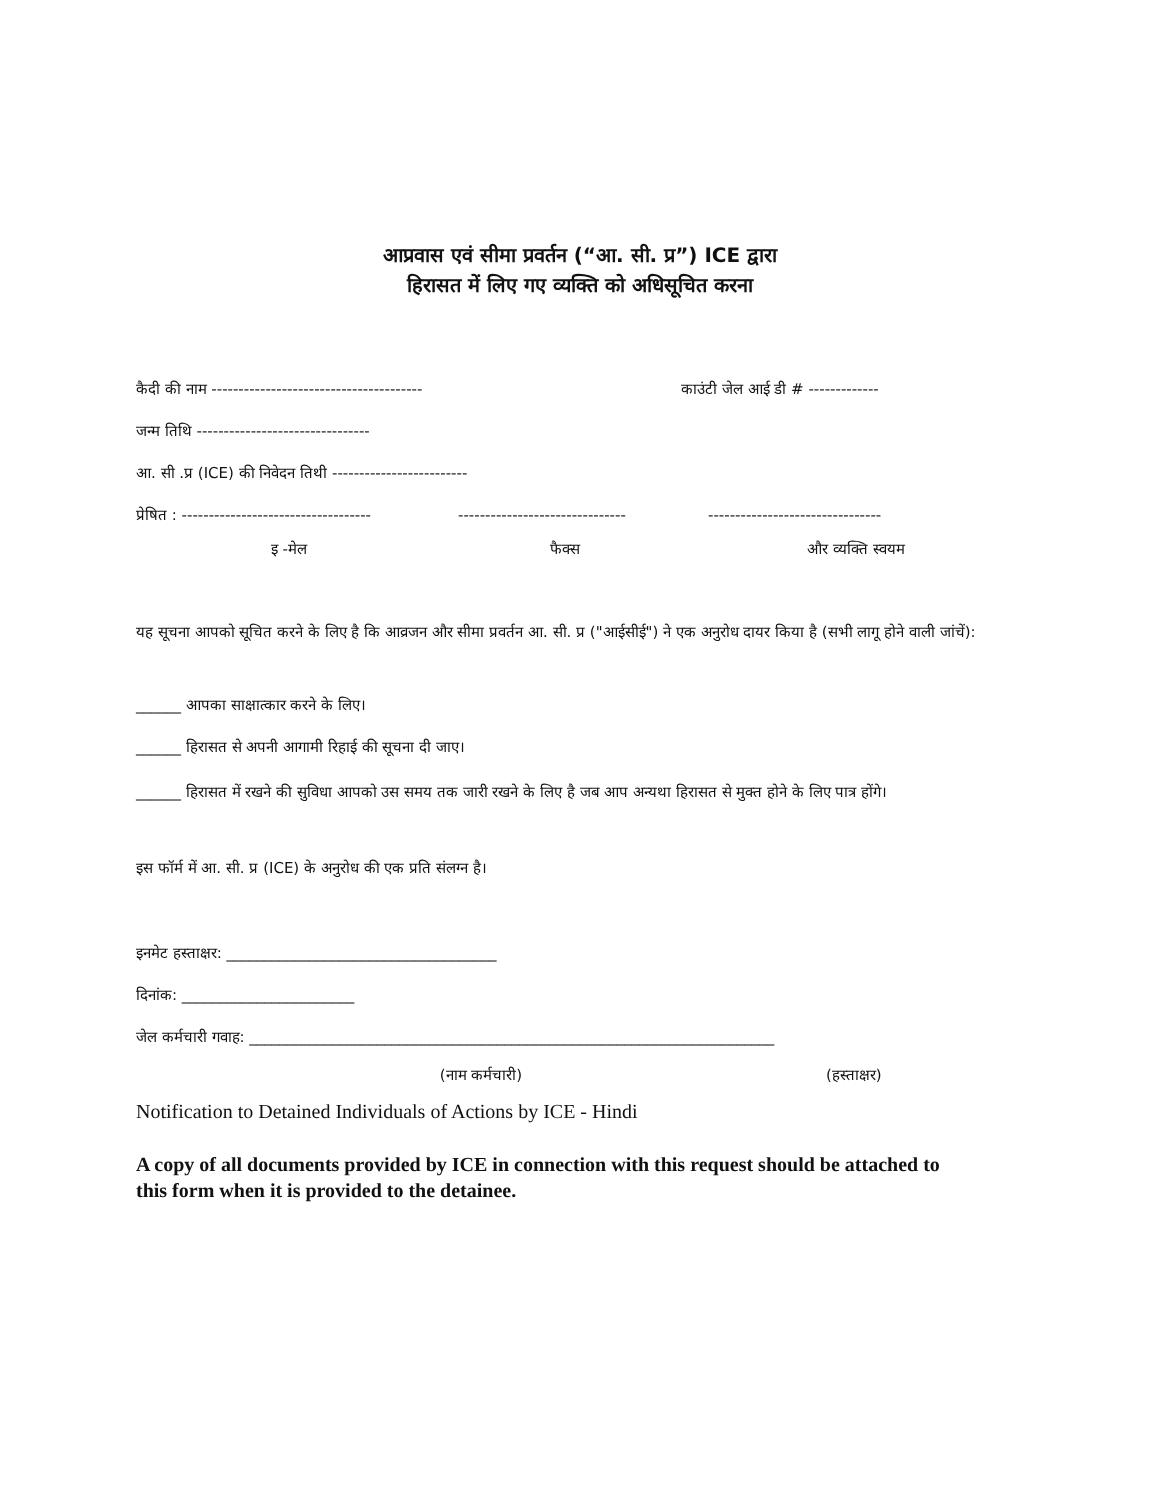आप्रवास एवं सीमा प्रवर्तन (“आ. सी. प्र”) ICE द्वारा
हिरासत में लिए गए व्यक्ति को अधिसूचित करना
कैदी की नाम --------------------------------------- काउंटी जेल आई डी # -------------
जन्म तिथि --------------------------------
आ. सी .प्र (ICE) की निवेदन तिथी -------------------------
प्रेषित : ----------------------------------- ------------------------------- --------------------------------
इ -मेल फैक्स और व्यक्ति स्वयम
यह सूचना आपको सूचित करने के लिए है कि आव्रजन और सीमा प्रवर्तन आ. सी. प्र ("आईसीई") ने एक अनुरोध दायर किया है (सभी लागू होने वाली जांचें):
______ आपका साक्षात्कार करने के लिए।
______ हिरासत से अपनी आगामी रिहाई की सूचना दी जाए।
______ हिरासत में रखने की सुविधा आपको उस समय तक जारी रखने के लिए है जब आप अन्यथा हिरासत से मुक्त होने के लिए पात्र होंगे।
इस फॉर्म में आ. सी. प्र (ICE) के अनुरोध की एक प्रति संलग्न है।
इनमेट हस्ताक्षर: ____________________________________
दिनांक: _______________________
जेल कर्मचारी गवाह: ______________________________________________________________________
(नाम कर्मचारी) (हस्ताक्षर)
Notification to Detained Individuals of Actions by ICE - Hindi
A copy of all documents provided by ICE in connection with this request should be attached to this form when it is provided to the detainee.